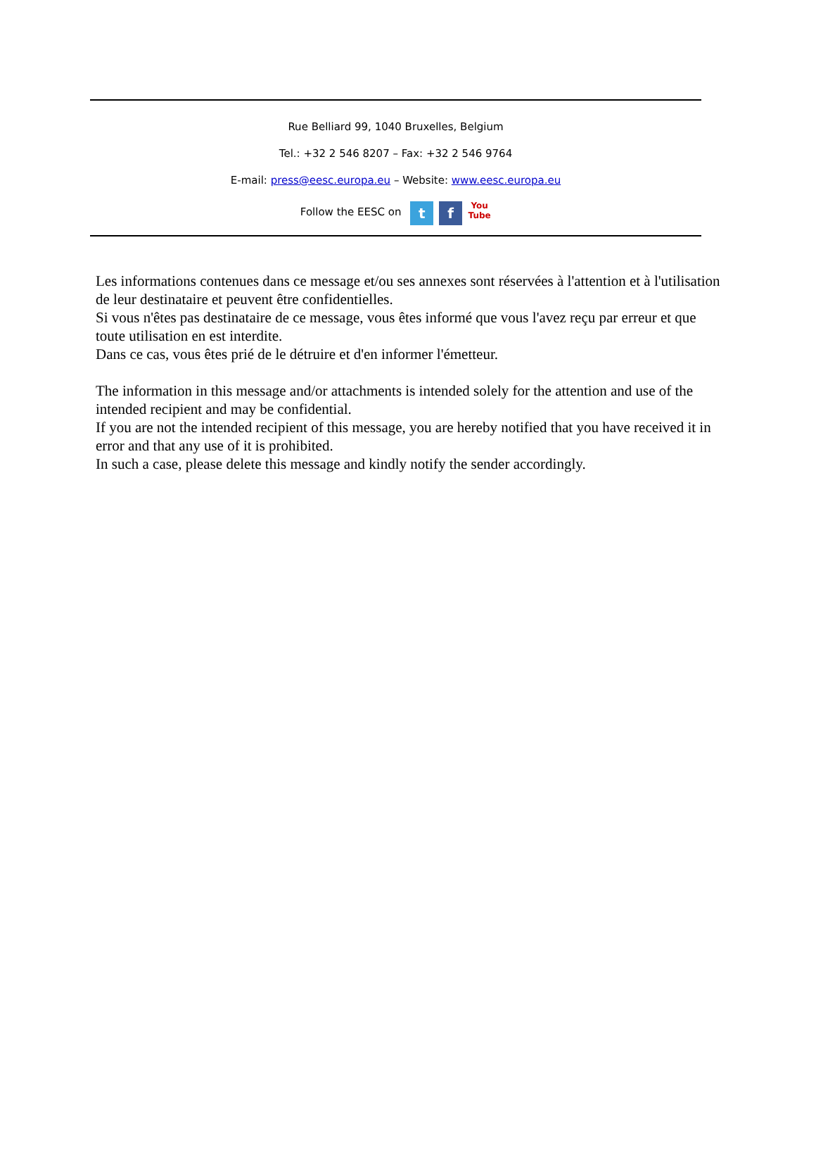Rue Belliard 99, 1040 Bruxelles, Belgium
Tel.: +32 2 546 8207 – Fax: +32 2 546 9764
E-mail: press@eesc.europa.eu – Website: www.eesc.europa.eu
Follow the EESC on t f You
Tube
Les informations contenues dans ce message et/ou ses annexes sont réservées à l'attention et à l'utilisation de leur destinataire et peuvent être confidentielles.
Si vous n'êtes pas destinataire de ce message, vous êtes informé que vous l'avez reçu par erreur et que toute utilisation en est interdite.
Dans ce cas, vous êtes prié de le détruire et d'en informer l'émetteur.
The information in this message and/or attachments is intended solely for the attention and use of the intended recipient and may be confidential.
If you are not the intended recipient of this message, you are hereby notified that you have received it in error and that any use of it is prohibited.
In such a case, please delete this message and kindly notify the sender accordingly.